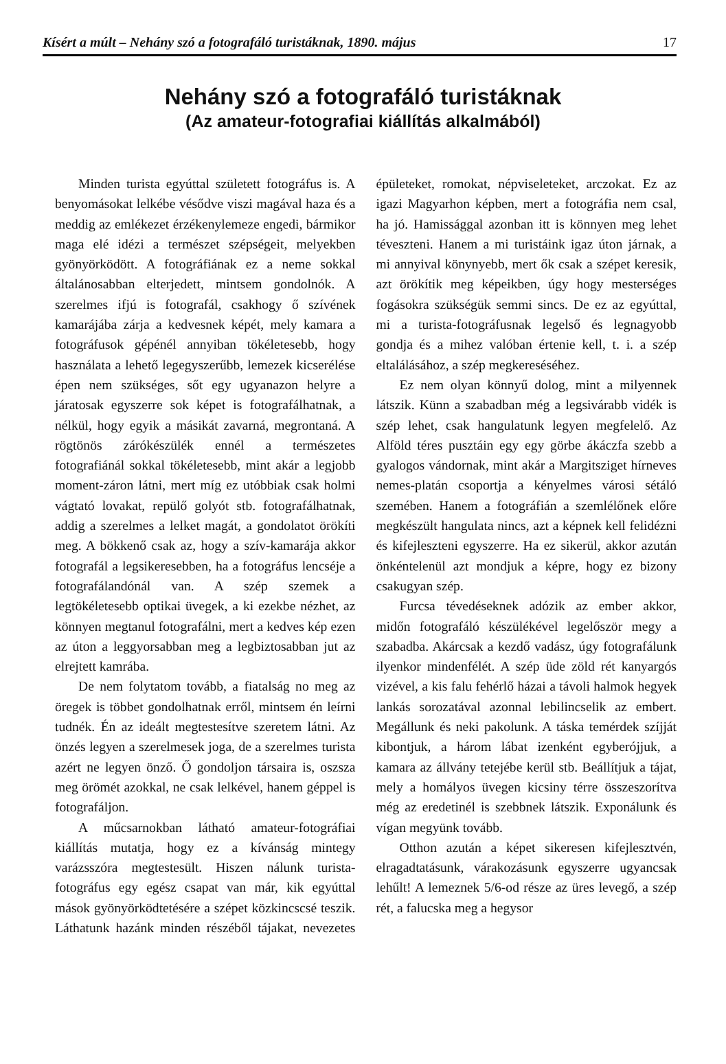Kísért a múlt – Nehány szó a fotografáló turistáknak, 1890. május 17
Nehány szó a fotografáló turistáknak
(Az amateur-fotografiai kiállítás alkalmából)
Minden turista egyúttal született fotográfus is. A benyomásokat lelkébe vésődve viszi magával haza és a meddig az emlékezet érzékenylemeze engedi, bármikor maga elé idézi a természet szépségeit, melyekben gyönyörködött. A fotográfiának ez a neme sokkal általánosabban elterjedett, mintsem gondolnók. A szerelmes ifjú is fotografál, csakhogy ő szívének kamarájába zárja a kedvesnek képét, mely kamara a fotográfusok gépénél annyiban tökéletesebb, hogy használata a lehető legegyszerűbb, lemezek kicserélése épen nem szükséges, sőt egy ugyanazon helyre a járatosak egyszerre sok képet is fotografálhatnak, a nélkül, hogy egyik a másikát zavarná, megrontaná. A rögtönös zárókészülék ennél a természetes fotografiánál sokkal tökéletesebb, mint akár a legjobb moment-záron látni, mert míg ez utóbbiak csak holmi vágtató lovakat, repülő golyót stb. fotografálhatnak, addig a szerelmes a lelket magát, a gondolatot örökíti meg. A bökkenő csak az, hogy a szív-kamarája akkor fotografál a legsikeresebben, ha a fotográfus lencséje a fotografálandónál van. A szép szemek a legtökéletesebb optikai üvegek, a ki ezekbe nézhet, az könnyen megtanul fotografálni, mert a kedves kép ezen az úton a leggyorsabban meg a legbiztosabban jut az elrejtett kamrába.
De nem folytatom tovább, a fiatalság no meg az öregek is többet gondolhatnak erről, mintsem én leírni tudnék. Én az ideált megtestesítve szeretem látni. Az önzés legyen a szerelmesek joga, de a szerelmes turista azért ne legyen önző. Ő gondoljon társaira is, oszsza meg örömét azokkal, ne csak lelkével, hanem géppel is fotografáljon.
A műcsarnokban látható amateur-fotográfiai kiállítás mutatja, hogy ez a kívánság mintegy varázsszóra megtestesült. Hiszen nálunk turista-fotográfus egy egész csapat van már, kik egyúttal mások gyönyörködtetésére a szépet közkincscsé teszik. Láthatunk hazánk minden részéből tájakat, nevezetes épületeket, romokat, népviseleteket, arczokat. Ez az igazi Magyarhon képben, mert a fotográfia nem csal, ha jó. Hamissággal azonban itt is könnyen meg lehet téveszteni. Hanem a mi turistáink igaz úton járnak, a mi annyival könynyebb, mert ők csak a szépet keresik, azt örökítik meg képeikben, úgy hogy mesterséges fogásokra szükségük semmi sincs. De ez az egyúttal, mi a turista-fotográfusnak legelső és legnagyobb gondja és a mihez valóban értenie kell, t. i. a szép eltalálásához, a szép megkereséséhez.
Ez nem olyan könnyű dolog, mint a milyennek látszik. Künn a szabadban még a legsivárabb vidék is szép lehet, csak hangulatunk legyen megfelelő. Az Alföld téres pusztáin egy egy görbe ákáczfa szebb a gyalogos vándornak, mint akár a Margitsziget hírneves nemes-platán csoportja a kényelmes városi sétáló szemében. Hanem a fotográfián a szemlélőnek előre megkészült hangulata nincs, azt a képnek kell felidézni és kifejleszteni egyszerre. Ha ez sikerül, akkor azután önkéntelenül azt mondjuk a képre, hogy ez bizony csakugyan szép.
Furcsa tévedéseknek adózik az ember akkor, midőn fotografáló készülékével legelőször megy a szabadba. Akárcsak a kezdő vadász, úgy fotografálunk ilyenkor mindenfélét. A szép üde zöld rét kanyargós vizével, a kis falu fehérlő házai a távoli halmok hegyek lankás sorozatával azonnal lebilincselik az embert. Megállunk és neki pakolunk. A táska temérdek szíjját kibontjuk, a három lábat izenként egyberójjuk, a kamara az állvány tetejébe kerül stb. Beállítjuk a tájat, mely a homályos üvegen kicsiny térre összeszorítva még az eredetinél is szebbnek látszik. Exponálunk és vígan megyünk tovább.
Otthon azután a képet sikeresen kifejlesztvén, elragadtatásunk, várakozásunk egyszerre ugyancsak lehűlt! A lemeznek 5/6-od része az üres levegő, a szép rét, a falucska meg a hegysor